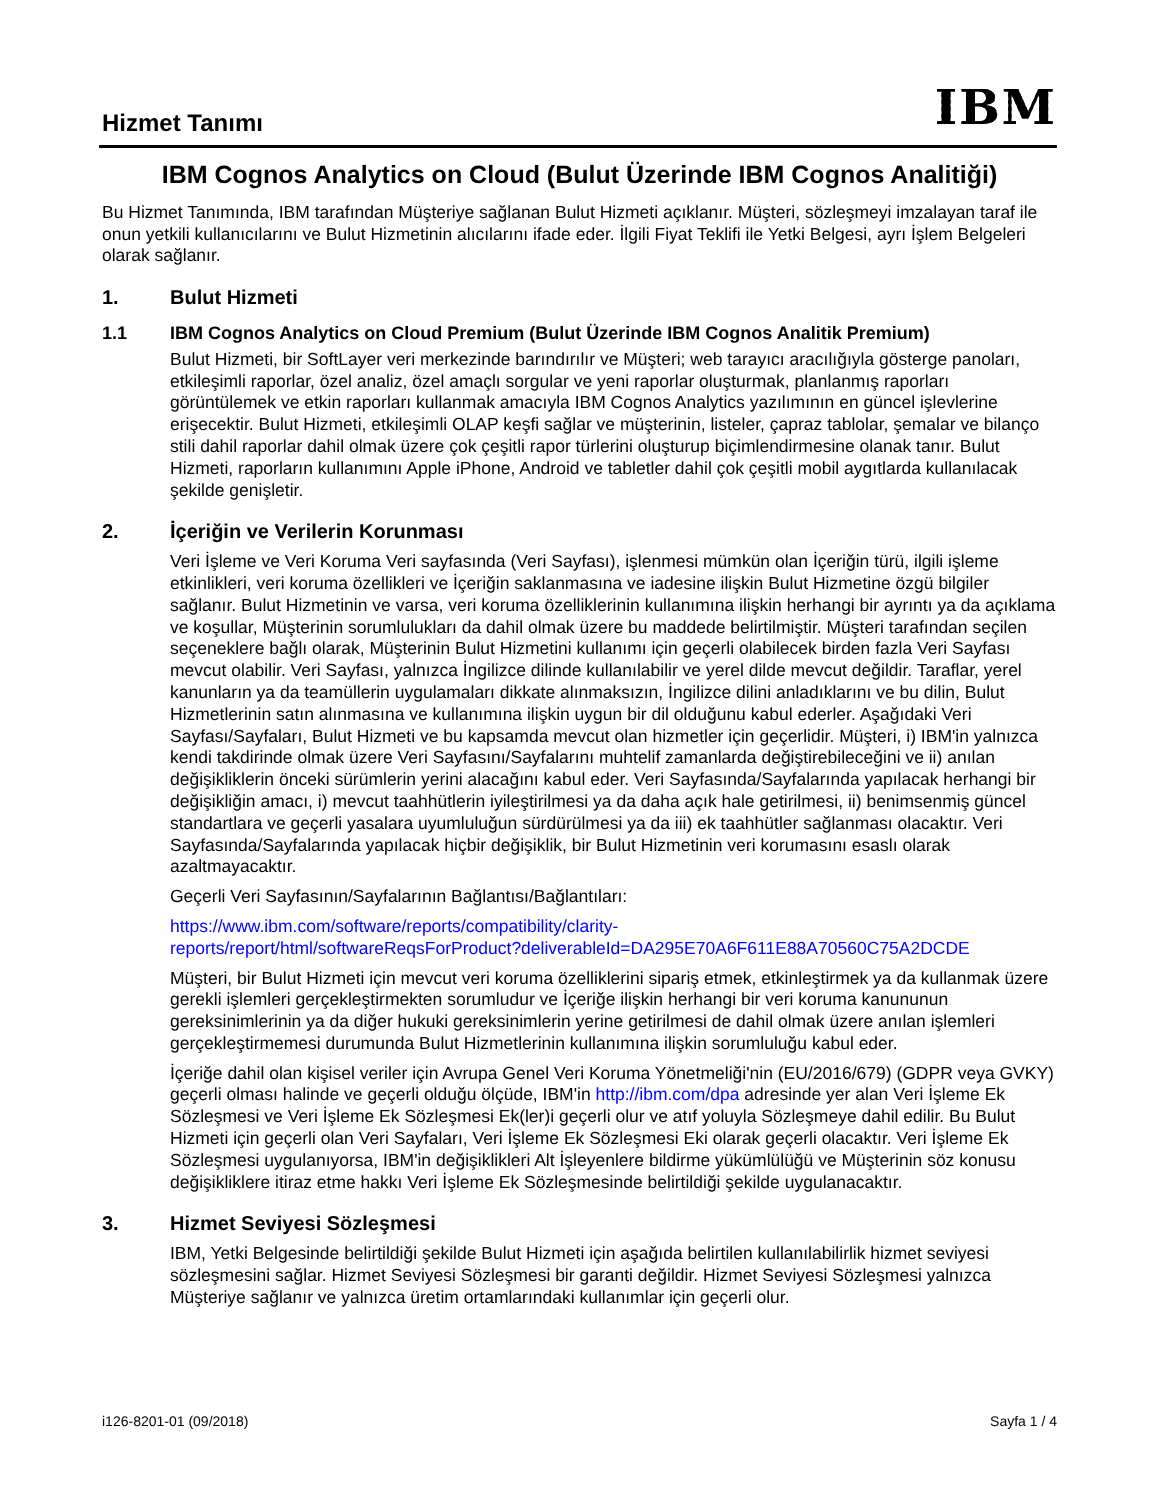Hizmet Tanımı
IBM
IBM Cognos Analytics on Cloud (Bulut Üzerinde IBM Cognos Analitiği)
Bu Hizmet Tanımında, IBM tarafından Müşteriye sağlanan Bulut Hizmeti açıklanır. Müşteri, sözleşmeyi imzalayan taraf ile onun yetkili kullanıcılarını ve Bulut Hizmetinin alıcılarını ifade eder. İlgili Fiyat Teklifi ile Yetki Belgesi, ayrı İşlem Belgeleri olarak sağlanır.
1. Bulut Hizmeti
1.1 IBM Cognos Analytics on Cloud Premium (Bulut Üzerinde IBM Cognos Analitik Premium)
Bulut Hizmeti, bir SoftLayer veri merkezinde barındırılır ve Müşteri; web tarayıcı aracılığıyla gösterge panoları, etkileşimli raporlar, özel analiz, özel amaçlı sorgular ve yeni raporlar oluşturmak, planlanmış raporları görüntülemek ve etkin raporları kullanmak amacıyla IBM Cognos Analytics yazılımının en güncel işlevlerine erişecektir. Bulut Hizmeti, etkileşimli OLAP keşfi sağlar ve müşterinin, listeler, çapraz tablolar, şemalar ve bilanço stili dahil raporlar dahil olmak üzere çok çeşitli rapor türlerini oluşturup biçimlendirmesine olanak tanır. Bulut Hizmeti, raporların kullanımını Apple iPhone, Android ve tabletler dahil çok çeşitli mobil aygıtlarda kullanılacak şekilde genişletir.
2. İçeriğin ve Verilerin Korunması
Veri İşleme ve Veri Koruma Veri sayfasında (Veri Sayfası), işlenmesi mümkün olan İçeriğin türü, ilgili işleme etkinlikleri, veri koruma özellikleri ve İçeriğin saklanmasına ve iadesine ilişkin Bulut Hizmetine özgü bilgiler sağlanır. Bulut Hizmetinin ve varsa, veri koruma özelliklerinin kullanımına ilişkin herhangi bir ayrıntı ya da açıklama ve koşullar, Müşterinin sorumlulukları da dahil olmak üzere bu maddede belirtilmiştir. Müşteri tarafından seçilen seçeneklere bağlı olarak, Müşterinin Bulut Hizmetini kullanımı için geçerli olabilecek birden fazla Veri Sayfası mevcut olabilir. Veri Sayfası, yalnızca İngilizce dilinde kullanılabilir ve yerel dilde mevcut değildir. Taraflar, yerel kanunların ya da teamüllerin uygulamaları dikkate alınmaksızın, İngilizce dilini anladıklarını ve bu dilin, Bulut Hizmetlerinin satın alınmasına ve kullanımına ilişkin uygun bir dil olduğunu kabul ederler. Aşağıdaki Veri Sayfası/Sayfaları, Bulut Hizmeti ve bu kapsamda mevcut olan hizmetler için geçerlidir. Müşteri, i) IBM'in yalnızca kendi takdirinde olmak üzere Veri Sayfasını/Sayfalarını muhtelif zamanlarda değiştirebileceğini ve ii) anılan değişikliklerin önceki sürümlerin yerini alacağını kabul eder. Veri Sayfasında/Sayfalarında yapılacak herhangi bir değişikliğin amacı, i) mevcut taahhütlerin iyileştirilmesi ya da daha açık hale getirilmesi, ii) benimsenmiş güncel standartlara ve geçerli yasalara uyumluluğun sürdürülmesi ya da iii) ek taahhütler sağlanması olacaktır. Veri Sayfasında/Sayfalarında yapılacak hiçbir değişiklik, bir Bulut Hizmetinin veri korumasını esaslı olarak azaltmayacaktır.
Geçerli Veri Sayfasının/Sayfalarının Bağlantısı/Bağlantıları:
https://www.ibm.com/software/reports/compatibility/clarity-
reports/report/html/softwareReqsForProduct?deliverableId=DA295E70A6F611E88A70560C75A2DCDE
Müşteri, bir Bulut Hizmeti için mevcut veri koruma özelliklerini sipariş etmek, etkinleştirmek ya da kullanmak üzere gerekli işlemleri gerçekleştirmekten sorumludur ve İçeriğe ilişkin herhangi bir veri koruma kanununun gereksinimlerinin ya da diğer hukuki gereksinimlerin yerine getirilmesi de dahil olmak üzere anılan işlemleri gerçekleştirmemesi durumunda Bulut Hizmetlerinin kullanımına ilişkin sorumluluğu kabul eder.
İçeriğe dahil olan kişisel veriler için Avrupa Genel Veri Koruma Yönetmeliği'nin (EU/2016/679) (GDPR veya GVKY) geçerli olması halinde ve geçerli olduğu ölçüde, IBM'in http://ibm.com/dpa adresinde yer alan Veri İşleme Ek Sözleşmesi ve Veri İşleme Ek Sözleşmesi Ek(ler)i geçerli olur ve atıf yoluyla Sözleşmeye dahil edilir. Bu Bulut Hizmeti için geçerli olan Veri Sayfaları, Veri İşleme Ek Sözleşmesi Eki olarak geçerli olacaktır. Veri İşleme Ek Sözleşmesi uygulanıyorsa, IBM'in değişiklikleri Alt İşleyenlere bildirme yükümlülüğü ve Müşterinin söz konusu değişikliklere itiraz etme hakkı Veri İşleme Ek Sözleşmesinde belirtildiği şekilde uygulanacaktır.
3. Hizmet Seviyesi Sözleşmesi
IBM, Yetki Belgesinde belirtildiği şekilde Bulut Hizmeti için aşağıda belirtilen kullanılabilirlik hizmet seviyesi sözleşmesini sağlar. Hizmet Seviyesi Sözleşmesi bir garanti değildir. Hizmet Seviyesi Sözleşmesi yalnızca Müşteriye sağlanır ve yalnızca üretim ortamlarındaki kullanımlar için geçerli olur.
i126-8201-01 (09/2018) Sayfa 1 / 4